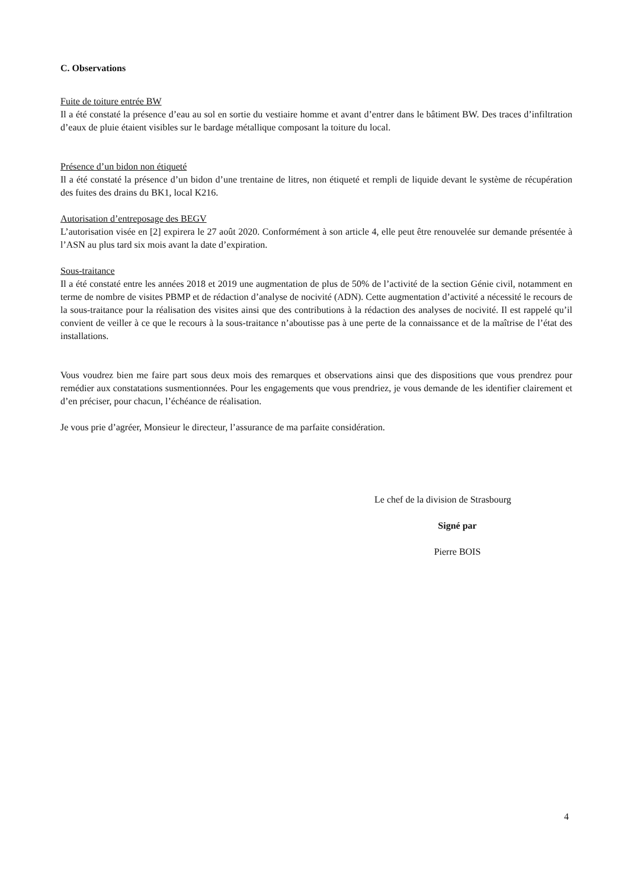C. Observations
Fuite de toiture entrée BW
Il a été constaté la présence d’eau au sol en sortie du vestiaire homme et avant d’entrer dans le bâtiment BW. Des traces d’infiltration d’eaux de pluie étaient visibles sur le bardage métallique composant la toiture du local.
Présence d’un bidon non étiqueté
Il a été constaté la présence d’un bidon d’une trentaine de litres, non étiqueté et rempli de liquide devant le système de récupération des fuites des drains du BK1, local K216.
Autorisation d’entreposage des BEGV
L’autorisation visée en [2] expirera le 27 août 2020. Conformément à son article 4, elle peut être renouvelée sur demande présentée à l’ASN au plus tard six mois avant la date d’expiration.
Sous-traitance
Il a été constaté entre les années 2018 et 2019 une augmentation de plus de 50% de l’activité de la section Génie civil, notamment en terme de nombre de visites PBMP et de rédaction d’analyse de nocivité (ADN). Cette augmentation d’activité a nécessité le recours de la sous-traitance pour la réalisation des visites ainsi que des contributions à la rédaction des analyses de nocivité. Il est rappelé qu’il convient de veiller à ce que le recours à la sous-traitance n’aboutisse pas à une perte de la connaissance et de la maîtrise de l’état des installations.
Vous voudrez bien me faire part sous deux mois des remarques et observations ainsi que des dispositions que vous prendrez pour remédier aux constatations susmentionnées. Pour les engagements que vous prendriez, je vous demande de les identifier clairement et d’en préciser, pour chacun, l’échéance de réalisation.
Je vous prie d’agréer, Monsieur le directeur, l’assurance de ma parfaite considération.
Le chef de la division de Strasbourg
Signé par
Pierre BOIS
4